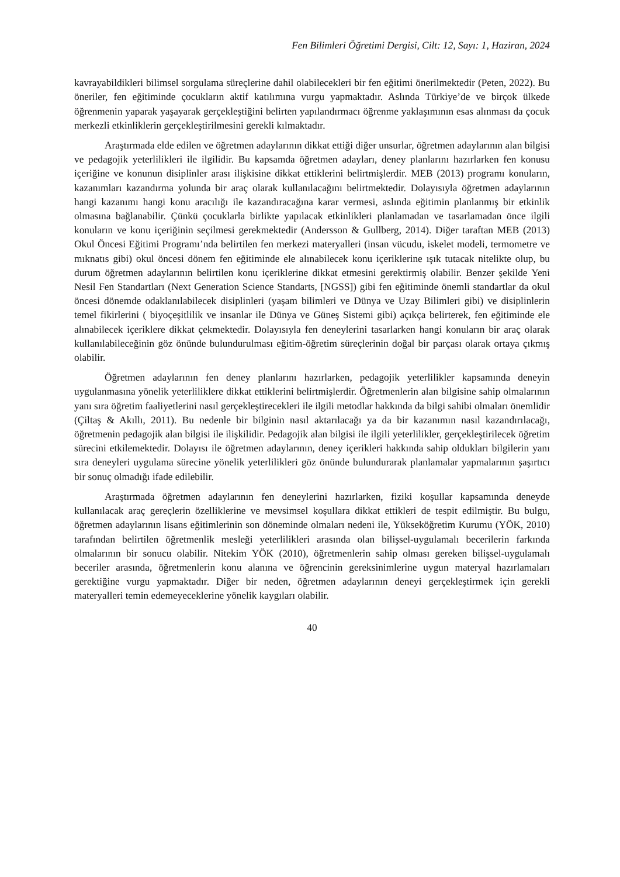Fen Bilimleri Öğretimi Dergisi, Cilt: 12, Sayı: 1, Haziran, 2024
kavrayabildikleri bilimsel sorgulama süreçlerine dahil olabilecekleri bir fen eğitimi önerilmektedir (Peten, 2022). Bu öneriler, fen eğitiminde çocukların aktif katılımına vurgu yapmaktadır. Aslında Türkiye’de ve birçok ülkede öğrenmenin yaparak yaşayarak gerçekleştiğini belirten yapılandırmacı öğrenme yaklaşımının esas alınması da çocuk merkezli etkinliklerin gerçekleştirilmesini gerekli kılmaktadır.
Araştırmada elde edilen ve öğretmen adaylarının dikkat ettiği diğer unsurlar, öğretmen adaylarının alan bilgisi ve pedagojik yeterlilikleri ile ilgilidir. Bu kapsamda öğretmen adayları, deney planlarını hazırlarken fen konusu içeriğine ve konunun disiplinler arası ilişkisine dikkat ettiklerini belirtmişlerdir. MEB (2013) programı konuların, kazanımları kazandırma yolunda bir araç olarak kullanılacağını belirtmektedir. Dolayısıyla öğretmen adaylarının hangi kazanımı hangi konu aracılığı ile kazandıracağına karar vermesi, aslında eğitimin planlanmış bir etkinlik olmasına bağlanabilir. Çünkü çocuklarla birlikte yapılacak etkinlikleri planlamadan ve tasarlamadan önce ilgili konuların ve konu içeriğinin seçilmesi gerekmektedir (Andersson & Gullberg, 2014). Diğer taraftan MEB (2013) Okul Öncesi Eğitimi Programı’nda belirtilen fen merkezi materyalleri (insan vücudu, iskelet modeli, termometre ve mıknatıs gibi) okul öncesi dönem fen eğitiminde ele alınabilecek konu içeriklerine ışık tutacak nitelikte olup, bu durum öğretmen adaylarının belirtilen konu içeriklerine dikkat etmesini gerektirmiş olabilir. Benzer şekilde Yeni Nesil Fen Standartları (Next Generation Science Standarts, [NGSS]) gibi fen eğitiminde önemli standartlar da okul öncesi dönemde odaklanılabilecek disiplinleri (yaşam bilimleri ve Dünya ve Uzay Bilimleri gibi) ve disiplinlerin temel fikirlerini ( biyoçeşitlilik ve insanlar ile Dünya ve Güneş Sistemi gibi) açıkça belirterek, fen eğitiminde ele alınabilecek içeriklere dikkat çekmektedir. Dolayısıyla fen deneylerini tasarlarken hangi konuların bir araç olarak kullanılabileceğinin göz önünde bulundurulması eğitim-öğretim süreçlerinin doğal bir parçası olarak ortaya çıkmış olabilir.
Öğretmen adaylarının fen deney planlarını hazırlarken, pedagojik yeterlilikler kapsamında deneyin uygulanmasına yönelik yeterliliklere dikkat ettiklerini belirtmişlerdir. Öğretmenlerin alan bilgisine sahip olmalarının yanı sıra öğretim faaliyetlerini nasıl gerçekleştirecekleri ile ilgili metodlar hakkında da bilgi sahibi olmaları önemlidir (Çiltaş & Akıllı, 2011). Bu nedenle bir bilginin nasıl aktarılacağı ya da bir kazanımın nasıl kazandırılacağı, öğretmenin pedagojik alan bilgisi ile ilişkilidir. Pedagojik alan bilgisi ile ilgili yeterlilikler, gerçekleştirilecek öğretim sürecini etkilemektedir. Dolayısı ile öğretmen adaylarının, deney içerikleri hakkında sahip oldukları bilgilerin yanı sıra deneyleri uygulama sürecine yönelik yeterlilikleri göz önünde bulundurarak planlamalar yapmalarının şaşırtıcı bir sonuç olmadığı ifade edilebilir.
Araştırmada öğretmen adaylarının fen deneylerini hazırlarken, fiziki koşullar kapsamında deneyde kullanılacak araç gereçlerin özelliklerine ve mevsimsel koşullara dikkat ettikleri de tespit edilmiştir. Bu bulgu, öğretmen adaylarının lisans eğitimlerinin son döneminde olmaları nedeni ile, Yükseköğretim Kurumu (YÖK, 2010) tarafından belirtilen öğretmenlik mesleği yeterlilikleri arasında olan bilişsel-uygulamalı becerilerin farkında olmalarının bir sonucu olabilir. Nitekim YÖK (2010), öğretmenlerin sahip olması gereken bilişsel-uygulamalı beceriler arasında, öğretmenlerin konu alanına ve öğrencinin gereksinimlerine uygun materyal hazırlamaları gerektiğine vurgu yapmaktadır. Diğer bir neden, öğretmen adaylarının deneyi gerçekleştirmek için gerekli materyalleri temin edemeyeceklerine yönelik kaygıları olabilir.
40